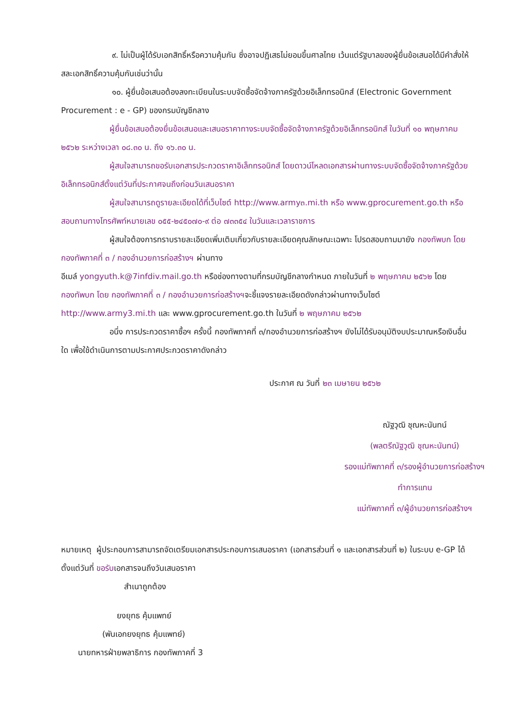๙. ไม่เป็นผู้ได้รับเอกสิทธิ์หรือความคุ้มกัน ซึ่งอาจปฏิเสธไม่ยอมขึ้นศาลไทย เว้นแต่รัฐบาลของผู้ยื่นข้อเสนอได้มีคำสั่งให้สละเอกสิทธิ์ความคุ้มกันเช่นว่านั้น
๑๐. ผู้ยื่นข้อเสนอต้องลงทะเบียนในระบบจัดซื้อจัดจ้างภาครัฐด้วยอิเล็กทรอนิกส์ (Electronic Government Procurement : e - GP) ของกรมบัญชีกลาง
ผู้ยื่นข้อเสนอต้องยื่นข้อเสนอและเสนอราคาทางระบบจัดซื้อจัดจ้างภาครัฐด้วยอิเล็กทรอนิกส์ ในวันที่ ๑๐ พฤษภาคม ๒๕๖๒ ระหว่างเวลา ๐๘.๓๐ น. ถึง ๑๖.๓๐ น.
ผู้สนใจสามารถขอรับเอกสารประกวดราคาอิเล็กทรอนิกส์ โดยดาวน์โหลดเอกสารผ่านทางระบบจัดซื้อจัดจ้างภาครัฐด้วยอิเล็กทรอนิกส์ตั้งแต่วันที่ประกาศจนถึงก่อนวันเสนอราคา
ผู้สนใจสามารถดูรายละเอียดได้ที่เว็บไซต์ http://www.army๓.mi.th หรือ www.gprocurement.go.th หรือสอบถามทางโทรศัพท์หมายเลข ๐๕๕-๒๔๕๐๗๐-๙ ต่อ ๗๓๓๕๔ ในวันและเวลาราชการ
ผู้สนใจต้องการทราบรายละเอียดเพิ่มเติมเกี่ยวกับรายละเอียดคุณลักษณะเฉพาะ โปรดสอบถามมายัง กองทัพบก โดย กองทัพภาคที่ ๓ / กองอำนวยการก่อสร้างฯ ผ่านทาง
อีเมล์ yongyuth.k@7infdiv.mail.go.th หรือช่องทางตามที่กรมบัญชีกลางกำหนด ภายในวันที่ ๒ พฤษภาคม ๒๕๖๒ โดยกองทัพบก โดย กองทัพภาคที่ ๓ / กองอำนวยการก่อสร้างฯจะชี้แจงรายละเอียดดังกล่าวผ่านทางเว็บไซต์ http://www.army3.mi.th และ www.gprocurement.go.th ในวันที่ ๒ พฤษภาคม ๒๕๖๒
อนึ่ง การประกวดราคาซื้อฯ ครั้งนี้ กองทัพภาคที่ ๓/กองอำนวยการก่อสร้างฯ ยังไม่ได้รับอนุมัติงบประมาณหรือเงินอื่นใด เพื่อใช้ดำเนินการตามประกาศประกวดราคาดังกล่าว
ประกาศ ณ วันที่ ๒๓ เมษายน ๒๕๖๒
ณัฐวุฒิ ชุณหะนันทน์
(พลตรีณัฐวุฒิ ชุณหะนันทน์)
รองแม่ทัพภาคที่ ๓/รองผู้อำนวยการก่อสร้างฯ
ทำการแทน
แม่ทัพภาคที่ ๓/ผู้อำนวยการก่อสร้างฯ
หมายเหตุ ผู้ประกอบการสามารถจัดเตรียมเอกสารประกอบการเสนอราคา (เอกสารส่วนที่ ๑ และเอกสารส่วนที่ ๒) ในระบบ e-GP ได้ตั้งแต่วันที่ ขอรับเอกสารจนถึงวันเสนอราคา
สำเนาถูกต้อง
ยงยุทธ คุ้มแพทย์
(พันเอกยงยุทธ คุ้มแพทย์)
นายทหารฝ่ายพลาธิการ กองทัพภาคที่ 3